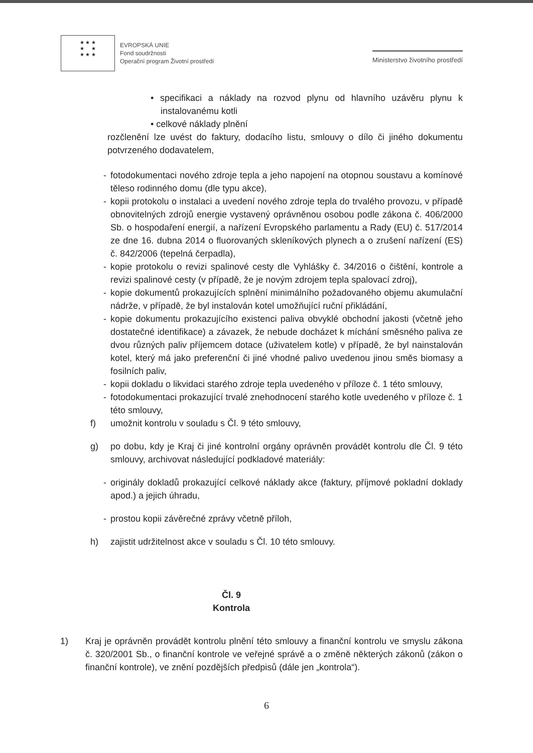★ ★ ★
★ ★
★ ★ ★
EVROPSKÁ UNIE
Fond soudržnosti
Operační program Životní prostředí
Ministerstvo životního prostředí
• specifikaci a náklady na rozvod plynu od hlavního uzávěru plynu k instalovanému kotli
• celkové náklady plnění
rozčlenění lze uvést do faktury, dodacího listu, smlouvy o dílo či jiného dokumentu potvrzeného dodavatelem,
- fotodokumentaci nového zdroje tepla a jeho napojení na otopnou soustavu a komínové těleso rodinného domu (dle typu akce),
- kopii protokolu o instalaci a uvedení nového zdroje tepla do trvalého provozu, v případě obnovitelných zdrojů energie vystavený oprávněnou osobou podle zákona č. 406/2000 Sb. o hospodaření energií, a nařízení Evropského parlamentu a Rady (EU) č. 517/2014 ze dne 16. dubna 2014 o fluorovaných skleníkových plynech a o zrušení nařízení (ES) č. 842/2006 (tepelná čerpadla),
- kopie protokolu o revizi spalinové cesty dle Vyhlášky č. 34/2016 o čištění, kontrole a revizi spalinové cesty (v případě, že je novým zdrojem tepla spalovací zdroj),
- kopie dokumentů prokazujících splnění minimálního požadovaného objemu akumulační nádrže, v případě, že byl instalován kotel umožňující ruční přikládání,
- kopie dokumentu prokazujícího existenci paliva obvyklé obchodní jakosti (včetně jeho dostatečné identifikace) a závazek, že nebude docházet k míchání směsného paliva ze dvou různých paliv příjemcem dotace (uživatelem kotle) v případě, že byl nainstalován kotel, který má jako preferenční či jiné vhodné palivo uvedenou jinou směs biomasy a fosilních paliv,
- kopii dokladu o likvidaci starého zdroje tepla uvedeného v příloze č. 1 této smlouvy,
- fotodokumentaci prokazující trvalé znehodnocení starého kotle uvedeného v příloze č. 1 této smlouvy,
f) umožnit kontrolu v souladu s Čl. 9 této smlouvy,
g) po dobu, kdy je Kraj či jiné kontrolní orgány oprávněn provádět kontrolu dle Čl. 9 této smlouvy, archivovat následující podkladové materiály:
- originály dokladů prokazující celkové náklady akce (faktury, příjmové pokladní doklady apod.) a jejich úhradu,
- prostou kopii závěrečné zprávy včetně příloh,
h) zajistit udržitelnost akce v souladu s Čl. 10 této smlouvy.
Čl. 9
Kontrola
1) Kraj je oprávněn provádět kontrolu plnění této smlouvy a finanční kontrolu ve smyslu zákona č. 320/2001 Sb., o finanční kontrole ve veřejné správě a o změně některých zákonů (zákon o finanční kontrole), ve znění pozdějších předpisů (dále jen „kontrola“).
6